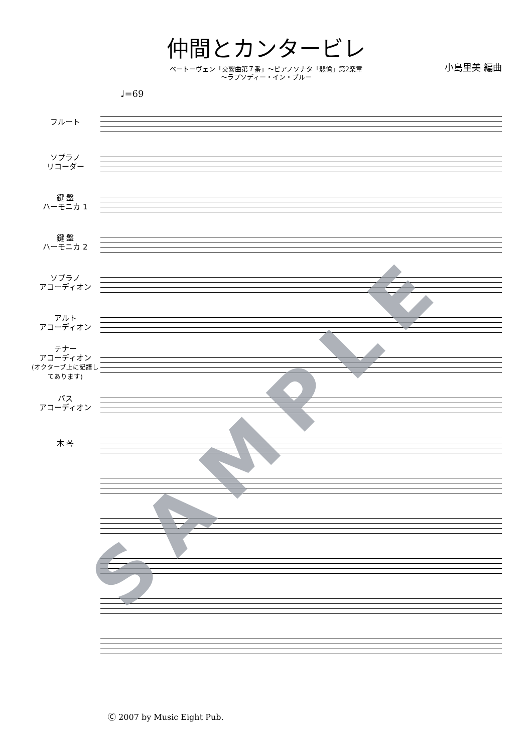仲間とカンタービレ
ベートーヴェン「交響曲第７番」～ピアノソナタ「悲愴」第2楽章
～ラプソディー・イン・ブルー
小島里美 編曲
♩=69
フルート
ソプラノ
リコーダー
鍵 盤
ハーモニカ 1
鍵 盤
ハーモニカ 2
ソプラノ
アコーディオン
アルト
アコーディオン
テナー
アコーディオン
(オクターブ上に記譜してあります)
バス
アコーディオン
木 琴
SAMPLE
Ⓒ 2007 by Music Eight Pub.